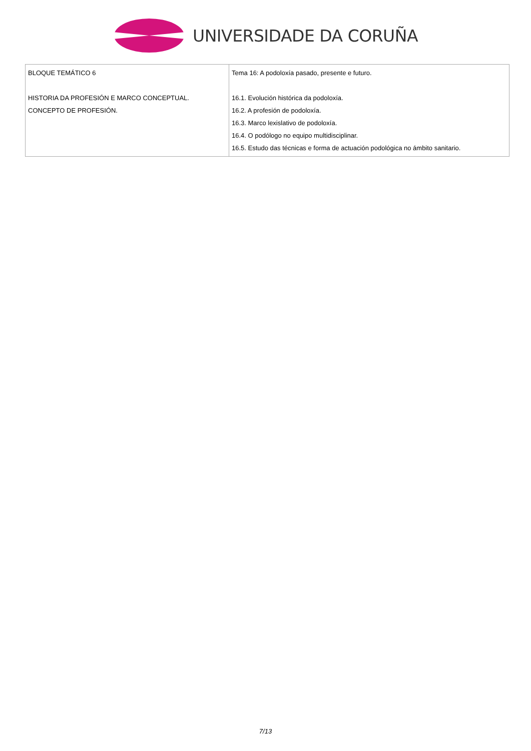UNIVERSIDADE DA CORUÑA
| BLOQUE TEMÁTICO 6 HISTORIA DA PROFESIÓN E MARCO CONCEPTUAL. CONCEPTO DE PROFESIÓN. | Tema 16: A podoloxía pasado, presente e futuro. 16.1. Evolución histórica da podoloxía. 16.2. A profesión de podoloxía. 16.3. Marco lexislativo de podoloxía. 16.4. O podólogo no equipo multidisciplinar. 16.5. Estudo das técnicas e forma de actuación podológica no ámbito sanitario. |
7/13